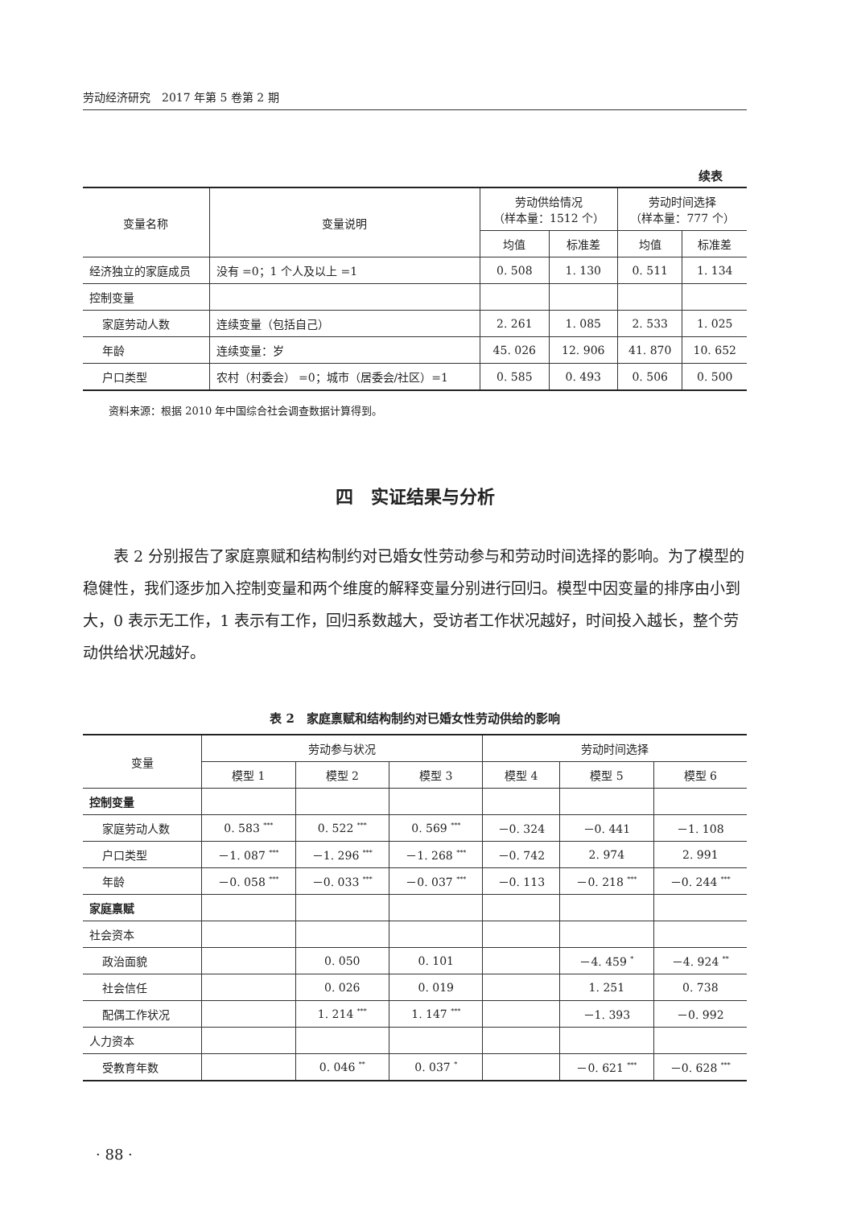劳动经济研究　2017 年第 5 卷第 2 期
续表
| 变量名称 | 变量说明 | 劳动供给情况 （样本量：1512 个） | | 劳动时间选择 （样本量：777 个） | |
| --- | --- | --- | --- | --- | --- |
| | | 均值 | 标准差 | 均值 | 标准差 |
| 经济独立的家庭成员 | 没有 =0；1 个人及以上 =1 | 0. 508 | 1. 130 | 0. 511 | 1. 134 |
| 控制变量 | | | | | |
| 家庭劳动人数 | 连续变量（包括自己） | 2. 261 | 1. 085 | 2. 533 | 1. 025 |
| 年龄 | 连续变量：岁 | 45. 026 | 12. 906 | 41. 870 | 10. 652 |
| 户口类型 | 农村（村委会） =0；城市（居委会/社区）=1 | 0. 585 | 0. 493 | 0. 506 | 0. 500 |
资料来源：根据 2010 年中国综合社会调查数据计算得到。
四　实证结果与分析
表 2 分别报告了家庭禀赋和结构制约对已婚女性劳动参与和劳动时间选择的影响。为了模型的稳健性，我们逐步加入控制变量和两个维度的解释变量分别进行回归。模型中因变量的排序由小到大，0 表示无工作，1 表示有工作，回归系数越大，受访者工作状况越好，时间投入越长，整个劳动供给状况越好。
表 2　家庭禀赋和结构制约对已婚女性劳动供给的影响
| 变量 | 劳动参与状况 | | | 劳动时间选择 | | |
| --- | --- | --- | --- | --- | --- | --- |
| | 模型 1 | 模型 2 | 模型 3 | 模型 4 | 模型 5 | 模型 6 |
| 控制变量 | | | | | | |
| 家庭劳动人数 | 0. 583 <sup>***</sup> | 0. 522 <sup>***</sup> | 0. 569 <sup>***</sup> | －0. 324 | －0. 441 | －1. 108 |
| 户口类型 | －1. 087 <sup>***</sup> | －1. 296 <sup>***</sup> | －1. 268 <sup>***</sup> | －0. 742 | 2. 974 | 2. 991 |
| 年龄 | －0. 058 <sup>***</sup> | －0. 033 <sup>***</sup> | －0. 037 <sup>***</sup> | －0. 113 | －0. 218 <sup>***</sup> | －0. 244 <sup>***</sup> |
| 家庭禀赋 | | | | | | |
| 社会资本 | | | | | | |
| 政治面貌 | | 0. 050 | 0. 101 | | －4. 459 <sup>*</sup> | －4. 924 <sup>**</sup> |
| 社会信任 | | 0. 026 | 0. 019 | | 1. 251 | 0. 738 |
| 配偶工作状况 | | 1. 214 <sup>***</sup> | 1. 147 <sup>***</sup> | | －1. 393 | －0. 992 |
| 人力资本 | | | | | | |
| 受教育年数 | | 0. 046 <sup>**</sup> | 0. 037 <sup>*</sup> | | －0. 621 <sup>***</sup> | －0. 628 <sup>***</sup> |
· 88 ·